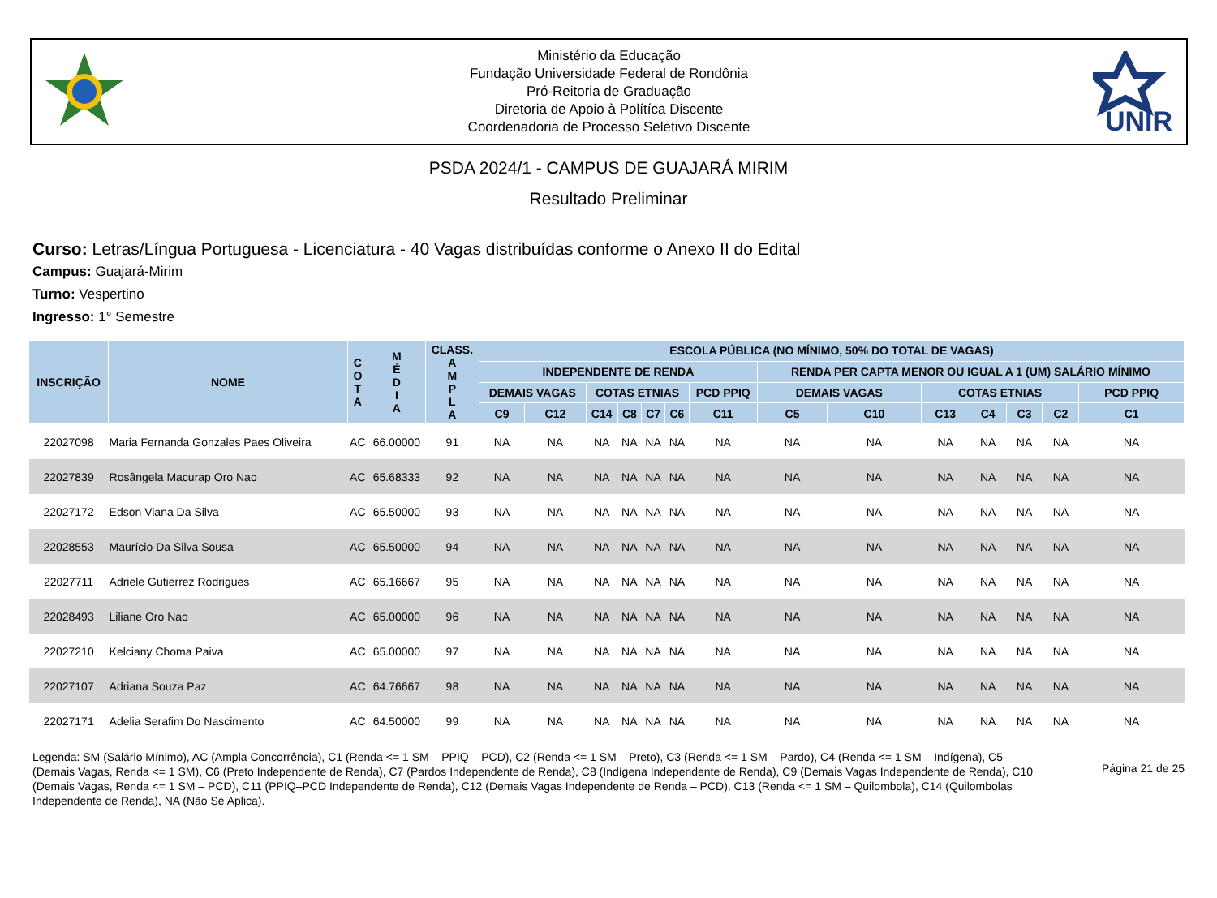Ministério da Educação
Fundação Universidade Federal de Rondônia
Pró-Reitoria de Graduação
Diretoria de Apoio à Polítíca Discente
Coordenadoria de Processo Seletivo Discente
UNIR
PSDA 2024/1 - CAMPUS DE GUAJARÁ MIRIM
Resultado Preliminar
Curso: Letras/Língua Portuguesa - Licenciatura - 40 Vagas distribuídas conforme o Anexo II do Edital
Campus: Guajará-Mirim
Turno: Vespertino
Ingresso: 1° Semestre
| INSCRIÇÃO | NOME | C O T A | M É D I A | CLASS. A M P L A | ESCOLA PÚBLICA (NO MÍNIMO, 50% DO TOTAL DE VAGAS) | | | | | | | | | | | | | |
| --- | --- | --- | --- | --- | --- | --- | --- | --- | --- | --- | --- | --- | --- | --- | --- | --- | --- | --- |
| | | | | | INDEPENDENTE DE RENDA | | | | | | | RENDA PER CAPTA MENOR OU IGUAL A 1 (UM) SALÁRIO MÍNIMO | | | | | | |
| | | | | | DEMAIS VAGAS | | COTAS ETNIAS | | | | PCD PPIQ | DEMAIS VAGAS | | COTAS ETNIAS | | | | PCD PPIQ |
| | | | | | C9 | C12 | C14 | C8 | C7 | C6 | C11 | C5 | C10 | C13 | C4 | C3 | C2 | C1 |
| 22027098 | Maria Fernanda Gonzales Paes Oliveira | AC | 66.00000 | 91 | NA | NA | NA | NA | NA | NA | NA | NA | NA | NA | NA | NA | NA | NA |
| 22027839 | Rosângela Macurap Oro Nao | AC | 65.68333 | 92 | NA | NA | NA | NA | NA | NA | NA | NA | NA | NA | NA | NA | NA | NA |
| 22027172 | Edson Viana Da Silva | AC | 65.50000 | 93 | NA | NA | NA | NA | NA | NA | NA | NA | NA | NA | NA | NA | NA | NA |
| 22028553 | Maurício Da Silva Sousa | AC | 65.50000 | 94 | NA | NA | NA | NA | NA | NA | NA | NA | NA | NA | NA | NA | NA | NA |
| 22027711 | Adriele Gutierrez Rodrigues | AC | 65.16667 | 95 | NA | NA | NA | NA | NA | NA | NA | NA | NA | NA | NA | NA | NA | NA |
| 22028493 | Liliane Oro Nao | AC | 65.00000 | 96 | NA | NA | NA | NA | NA | NA | NA | NA | NA | NA | NA | NA | NA | NA |
| 22027210 | Kelciany Choma Paiva | AC | 65.00000 | 97 | NA | NA | NA | NA | NA | NA | NA | NA | NA | NA | NA | NA | NA | NA |
| 22027107 | Adriana Souza Paz | AC | 64.76667 | 98 | NA | NA | NA | NA | NA | NA | NA | NA | NA | NA | NA | NA | NA | NA |
| 22027171 | Adelia Serafim Do Nascimento | AC | 64.50000 | 99 | NA | NA | NA | NA | NA | NA | NA | NA | NA | NA | NA | NA | NA | NA |
Legenda: SM (Salário Mínimo), AC (Ampla Concorrência), C1 (Renda <= 1 SM – PPIQ – PCD), C2 (Renda <= 1 SM – Preto), C3 (Renda <= 1 SM – Pardo), C4 (Renda <= 1 SM – Indígena), C5 (Demais Vagas, Renda <= 1 SM), C6 (Preto Independente de Renda), C7 (Pardos Independente de Renda), C8 (Indígena Independente de Renda), C9 (Demais Vagas Independente de Renda), C10 (Demais Vagas, Renda <= 1 SM – PCD), C11 (PPIQ–PCD Independente de Renda), C12 (Demais Vagas Independente de Renda – PCD), C13 (Renda <= 1 SM – Quilombola), C14 (Quilombolas Independente de Renda), NA (Não Se Aplica).
Página 21 de 25